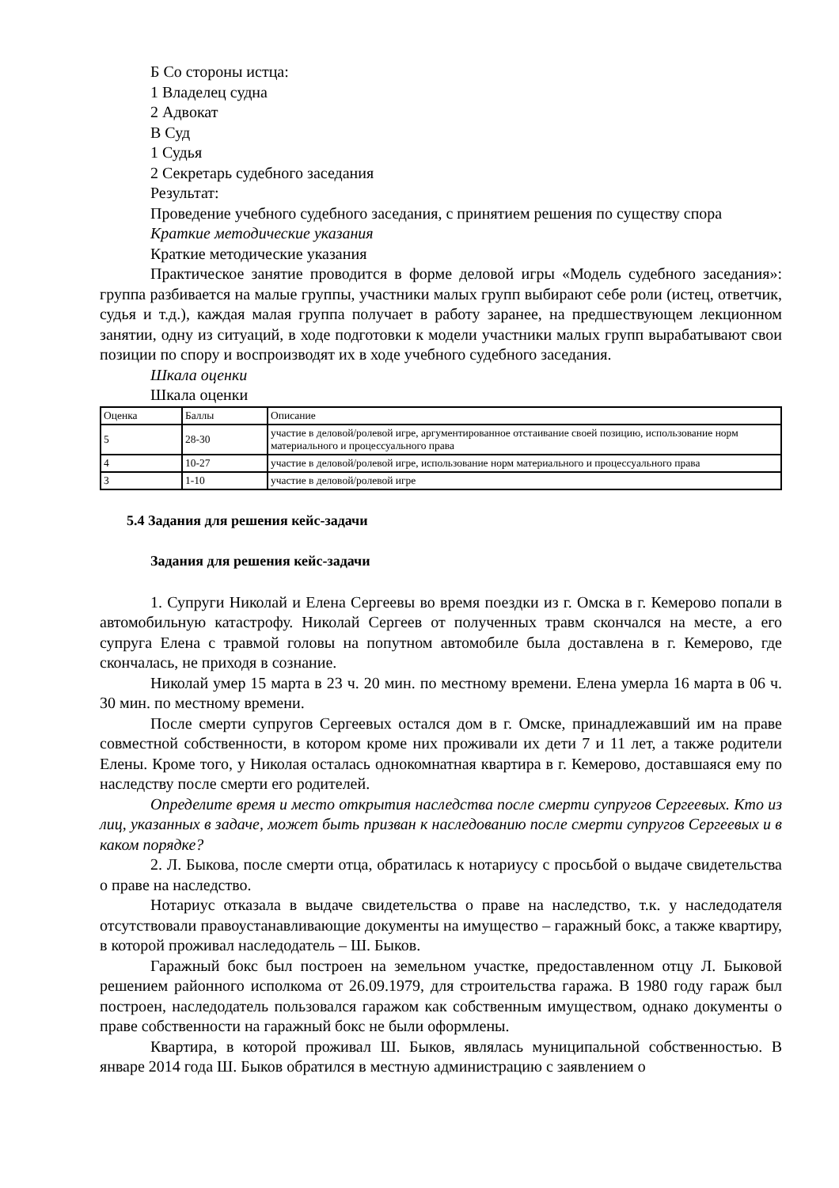Б Со стороны истца:
1 Владелец судна
2 Адвокат
В Суд
1 Судья
2 Секретарь судебного заседания
Результат:
Проведение учебного судебного заседания, с принятием решения по существу спора
Краткие методические указания
Краткие методические указания
Практическое занятие проводится в форме деловой игры «Модель судебного заседания»: группа разбивается на малые группы, участники малых групп выбирают себе роли (истец, ответчик, судья и т.д.), каждая малая группа получает в работу заранее, на предшествующем лекционном занятии, одну из ситуаций, в ходе подготовки к модели участники малых групп вырабатывают свои позиции по спору и воспроизводят их в ходе учебного судебного заседания.
Шкала оценки
Шкала оценки
| Оценка | Баллы | Описание |
| 5 | 28-30 | участие в деловой/ролевой игре, аргументированное отстаивание своей позицию, использование норм материального и процессуального права |
| 4 | 10-27 | участие в деловой/ролевой игре, использование норм материального и процессуального права |
| 3 | 1-10 | участие в деловой/ролевой игре |
5.4 Задания для решения кейс-задачи
Задания для решения кейс-задачи
1. Супруги Николай и Елена Сергеевы во время поездки из г. Омска в г. Кемерово попали в автомобильную катастрофу. Николай Сергеев от полученных травм скончался на месте, а его супруга Елена с травмой головы на попутном автомобиле была доставлена в г. Кемерово, где скончалась, не приходя в сознание.
Николай умер 15 марта в 23 ч. 20 мин. по местному времени. Елена умерла 16 марта в 06 ч. 30 мин. по местному времени.
После смерти супругов Сергеевых остался дом в г. Омске, принадлежавший им на праве совместной собственности, в котором кроме них проживали их дети 7 и 11 лет, а также родители Елены. Кроме того, у Николая осталась однокомнатная квартира в г. Кемерово, доставшаяся ему по наследству после смерти его родителей.
Определите время и место открытия наследства после смерти супругов Сергеевых. Кто из лиц, указанных в задаче, может быть призван к наследованию после смерти супругов Сергеевых и в каком порядке?
2. Л. Быкова, после смерти отца, обратилась к нотариусу с просьбой о выдаче свидетельства о праве на наследство.
Нотариус отказала в выдаче свидетельства о праве на наследство, т.к. у наследодателя отсутствовали правоустанавливающие документы на имущество – гаражный бокс, а также квартиру, в которой проживал наследодатель – Ш. Быков.
Гаражный бокс был построен на земельном участке, предоставленном отцу Л. Быковой решением районного исполкома от 26.09.1979, для строительства гаража. В 1980 году гараж был построен, наследодатель пользовался гаражом как собственным имуществом, однако документы о праве собственности на гаражный бокс не были оформлены.
Квартира, в которой проживал Ш. Быков, являлась муниципальной собственностью. В январе 2014 года Ш. Быков обратился в местную администрацию с заявлением о